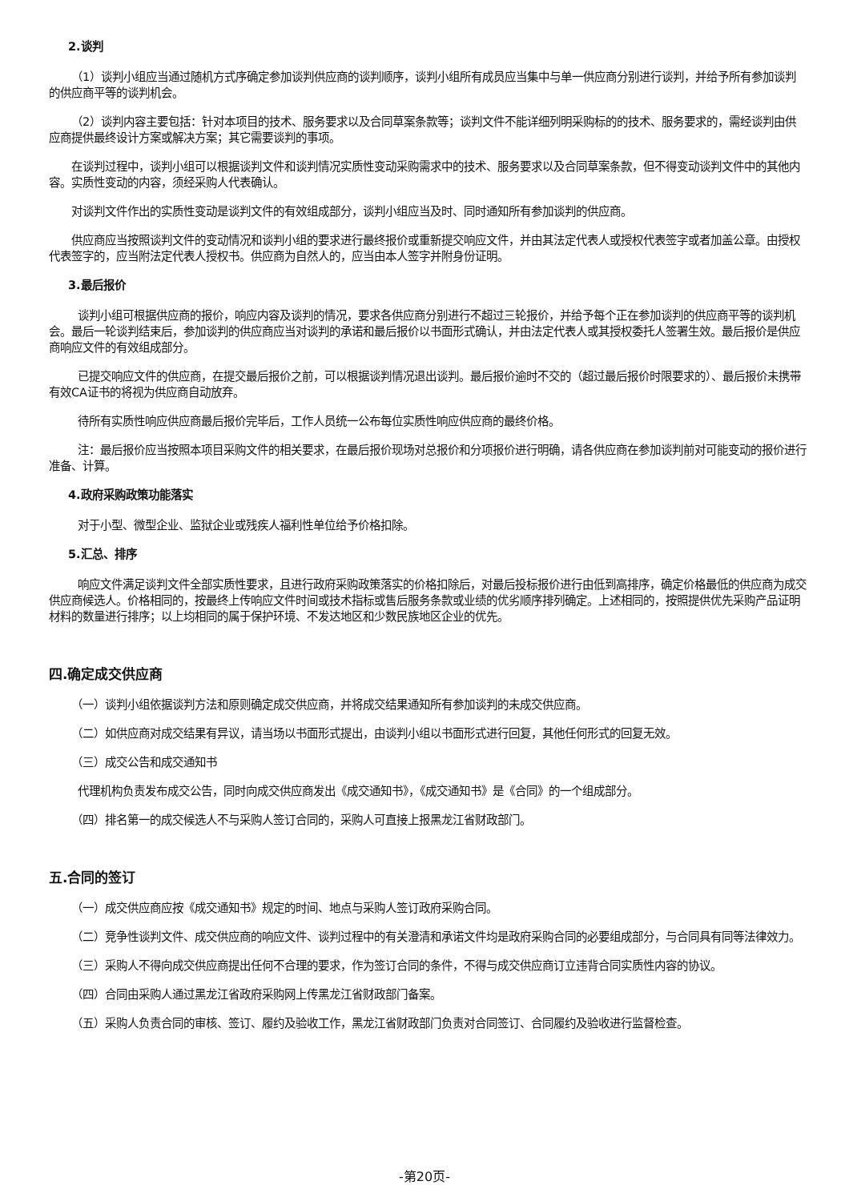2.谈判
（1）谈判小组应当通过随机方式序确定参加谈判供应商的谈判顺序，谈判小组所有成员应当集中与单一供应商分别进行谈判，并给予所有参加谈判的供应商平等的谈判机会。
（2）谈判内容主要包括：针对本项目的技术、服务要求以及合同草案条款等；谈判文件不能详细列明采购标的的技术、服务要求的，需经谈判由供应商提供最终设计方案或解决方案；其它需要谈判的事项。
在谈判过程中，谈判小组可以根据谈判文件和谈判情况实质性变动采购需求中的技术、服务要求以及合同草案条款，但不得变动谈判文件中的其他内容。实质性变动的内容，须经采购人代表确认。
对谈判文件作出的实质性变动是谈判文件的有效组成部分，谈判小组应当及时、同时通知所有参加谈判的供应商。
供应商应当按照谈判文件的变动情况和谈判小组的要求进行最终报价或重新提交响应文件，并由其法定代表人或授权代表签字或者加盖公章。由授权代表签字的，应当附法定代表人授权书。供应商为自然人的，应当由本人签字并附身份证明。
3.最后报价
谈判小组可根据供应商的报价，响应内容及谈判的情况，要求各供应商分别进行不超过三轮报价，并给予每个正在参加谈判的供应商平等的谈判机会。最后一轮谈判结束后，参加谈判的供应商应当对谈判的承诺和最后报价以书面形式确认，并由法定代表人或其授权委托人签署生效。最后报价是供应商响应文件的有效组成部分。
已提交响应文件的供应商，在提交最后报价之前，可以根据谈判情况退出谈判。最后报价逾时不交的（超过最后报价时限要求的）、最后报价未携带有效CA证书的将视为供应商自动放弃。
待所有实质性响应供应商最后报价完毕后，工作人员统一公布每位实质性响应供应商的最终价格。
注：最后报价应当按照本项目采购文件的相关要求，在最后报价现场对总报价和分项报价进行明确，请各供应商在参加谈判前对可能变动的报价进行准备、计算。
4.政府采购政策功能落实
对于小型、微型企业、监狱企业或残疾人福利性单位给予价格扣除。
5.汇总、排序
响应文件满足谈判文件全部实质性要求，且进行政府采购政策落实的价格扣除后，对最后投标报价进行由低到高排序，确定价格最低的供应商为成交供应商候选人。价格相同的，按最终上传响应文件时间或技术指标或售后服务条款或业绩的优劣顺序排列确定。上述相同的，按照提供优先采购产品证明材料的数量进行排序；以上均相同的属于保护环境、不发达地区和少数民族地区企业的优先。
四.确定成交供应商
（一）谈判小组依据谈判方法和原则确定成交供应商，并将成交结果通知所有参加谈判的未成交供应商。
（二）如供应商对成交结果有异议，请当场以书面形式提出，由谈判小组以书面形式进行回复，其他任何形式的回复无效。
（三）成交公告和成交通知书
代理机构负责发布成交公告，同时向成交供应商发出《成交通知书》，《成交通知书》是《合同》的一个组成部分。
（四）排名第一的成交候选人不与采购人签订合同的，采购人可直接上报黑龙江省财政部门。
五.合同的签订
（一）成交供应商应按《成交通知书》规定的时间、地点与采购人签订政府采购合同。
（二）竞争性谈判文件、成交供应商的响应文件、谈判过程中的有关澄清和承诺文件均是政府采购合同的必要组成部分，与合同具有同等法律效力。
（三）采购人不得向成交供应商提出任何不合理的要求，作为签订合同的条件，不得与成交供应商订立违背合同实质性内容的协议。
（四）合同由采购人通过黑龙江省政府采购网上传黑龙江省财政部门备案。
（五）采购人负责合同的审核、签订、履约及验收工作，黑龙江省财政部门负责对合同签订、合同履约及验收进行监督检查。
-第20页-